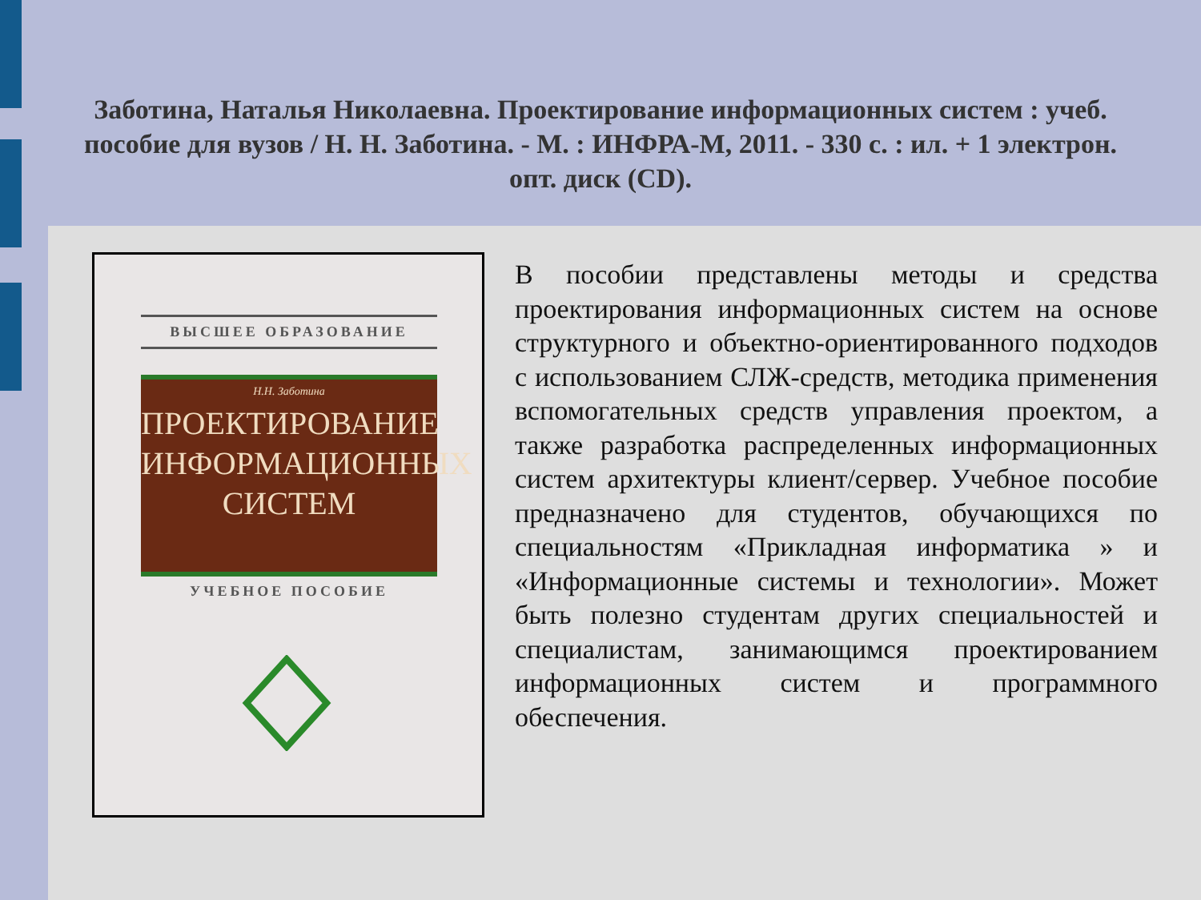Заботина, Наталья Николаевна. Проектирование информационных систем : учеб. пособие для вузов / Н. Н. Заботина. - М. : ИНФРА-М, 2011. - 330 с. : ил. + 1 электрон. опт. диск (CD).
ВЫСШЕЕ ОБРАЗОВАНИЕ
Н.Н. Заботина
ПРОЕКТИРОВАНИЕ ИНФОРМАЦИОННЫХ СИСТЕМ
УЧЕБНОЕ ПОСОБИЕ
В пособии представлены методы и средства проектирования информационных систем на основе структурного и объектно-ориентированного подходов с использованием СЛЖ-средств, методика применения вспомогательных средств управления проектом, а также разработка распределенных информационных систем архитектуры клиент/сервер. Учебное пособие предназначено для студентов, обучающихся по специальностям «Прикладная информатика » и «Информационные системы и технологии». Может быть полезно студентам других специальностей и специалистам, занимающимся проектированием информационных систем и программного обеспечения.